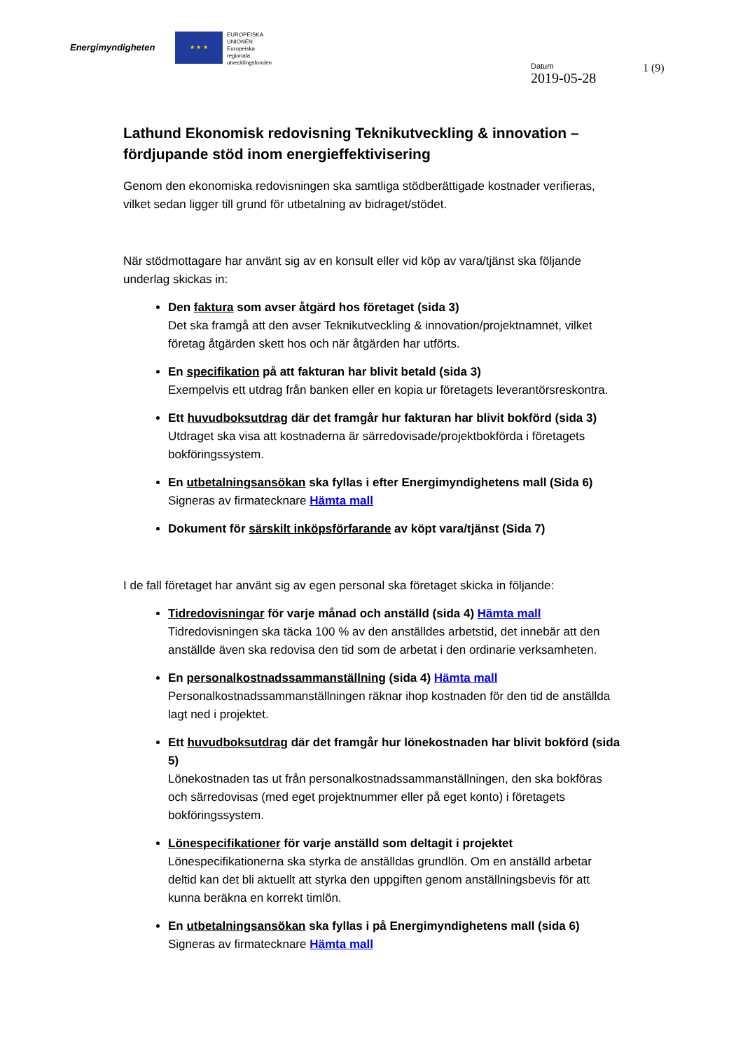Energimyndigheten
★ ★ ★
EUROPEISKA
UNIONEN
Europeiska
regionala
utvecklingsfonden
Datum
2019-05-28
1 (9)
Lathund Ekonomisk redovisning Teknikutveckling & innovation – fördjupande stöd inom energieffektivisering
Genom den ekonomiska redovisningen ska samtliga stödberättigade kostnader verifieras, vilket sedan ligger till grund för utbetalning av bidraget/stödet.
När stödmottagare har använt sig av en konsult eller vid köp av vara/tjänst ska följande underlag skickas in:
Den faktura som avser åtgärd hos företaget (sida 3)
Det ska framgå att den avser Teknikutveckling & innovation/projektnamnet, vilket företag åtgärden skett hos och när åtgärden har utförts.
En specifikation på att fakturan har blivit betald (sida 3)
Exempelvis ett utdrag från banken eller en kopia ur företagets leverantörsreskontra.
Ett huvudboksutdrag där det framgår hur fakturan har blivit bokförd (sida 3)
Utdraget ska visa att kostnaderna är särredovisade/projektbokförda i företagets bokföringssystem.
En utbetalningsansökan ska fyllas i efter Energimyndighetens mall (Sida 6)
Signeras av firmatecknare Hämta mall
Dokument för särskilt inköpsförfarande av köpt vara/tjänst (Sida 7)
I de fall företaget har använt sig av egen personal ska företaget skicka in följande:
Tidredovisningar för varje månad och anställd (sida 4) Hämta mall
Tidredovisningen ska täcka 100 % av den anställdes arbetstid, det innebär att den anställde även ska redovisa den tid som de arbetat i den ordinarie verksamheten.
En personalkostnadssammanställning (sida 4) Hämta mall
Personalkostnadssammanställningen räknar ihop kostnaden för den tid de anställda lagt ned i projektet.
Ett huvudboksutdrag där det framgår hur lönekostnaden har blivit bokförd (sida 5)
Lönekostnaden tas ut från personalkostnadssammanställningen, den ska bokföras och särredovisas (med eget projektnummer eller på eget konto) i företagets bokföringssystem.
Lönespecifikationer för varje anställd som deltagit i projektet
Lönespecifikationerna ska styrka de anställdas grundlön. Om en anställd arbetar deltid kan det bli aktuellt att styrka den uppgiften genom anställningsbevis för att kunna beräkna en korrekt timlön.
En utbetalningsansökan ska fyllas i på Energimyndighetens mall (sida 6)
Signeras av firmatecknare Hämta mall